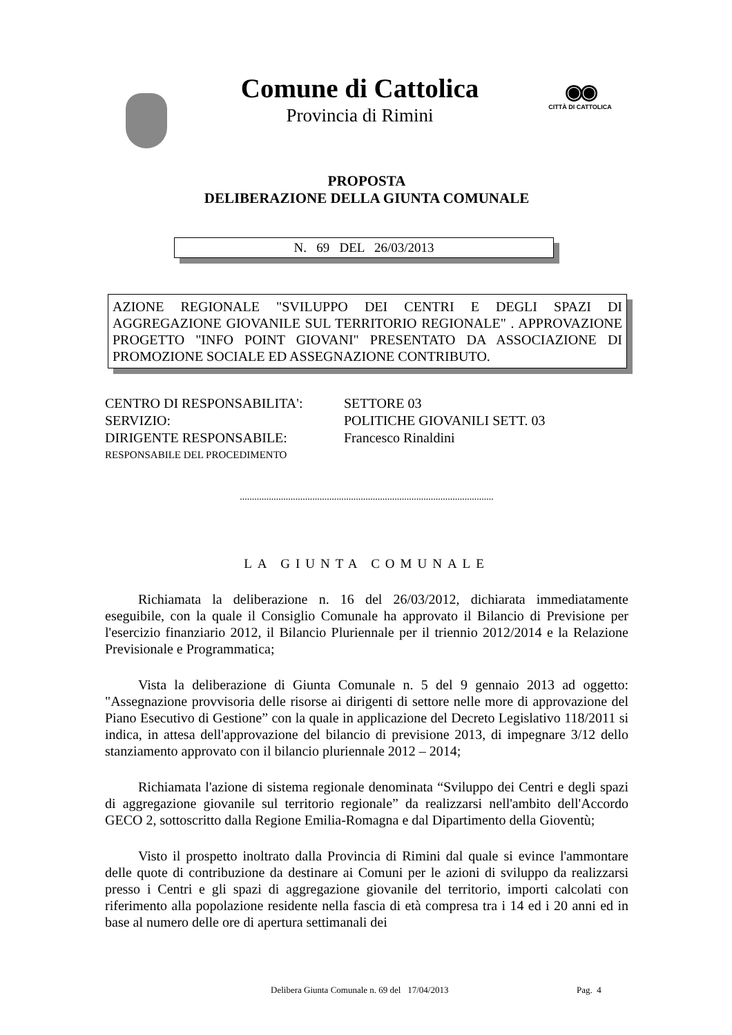Comune di Cattolica
Provincia di Rimini
◉◉
CITTÀ DI CATTOLICA
PROPOSTA
DELIBERAZIONE DELLA GIUNTA COMUNALE
N. 69 DEL 26/03/2013
AZIONE REGIONALE "SVILUPPO DEI CENTRI E DEGLI SPAZI DI AGGREGAZIONE GIOVANILE SUL TERRITORIO REGIONALE" . APPROVAZIONE PROGETTO "INFO POINT GIOVANI" PRESENTATO DA ASSOCIAZIONE DI PROMOZIONE SOCIALE ED ASSEGNAZIONE CONTRIBUTO.
| CENTRO DI RESPONSABILITA': | SETTORE 03 |
| SERVIZIO: | POLITICHE GIOVANILI SETT. 03 |
| DIRIGENTE RESPONSABILE: | Francesco Rinaldini |
| RESPONSABILE DEL PROCEDIMENTO | |
.........................................................................................................
LA GIUNTA COMUNALE
Richiamata la deliberazione n. 16 del 26/03/2012, dichiarata immediatamente eseguibile, con la quale il Consiglio Comunale ha approvato il Bilancio di Previsione per l'esercizio finanziario 2012, il Bilancio Pluriennale per il triennio 2012/2014 e la Relazione Previsionale e Programmatica;
Vista la deliberazione di Giunta Comunale n. 5 del 9 gennaio 2013 ad oggetto: "Assegnazione provvisoria delle risorse ai dirigenti di settore nelle more di approvazione del Piano Esecutivo di Gestione” con la quale in applicazione del Decreto Legislativo 118/2011 si indica, in attesa dell'approvazione del bilancio di previsione 2013, di impegnare 3/12 dello stanziamento approvato con il bilancio pluriennale 2012 – 2014;
Richiamata l'azione di sistema regionale denominata “Sviluppo dei Centri e degli spazi di aggregazione giovanile sul territorio regionale” da realizzarsi nell'ambito dell'Accordo GECO 2, sottoscritto dalla Regione Emilia-Romagna e dal Dipartimento della Gioventù;
Visto il prospetto inoltrato dalla Provincia di Rimini dal quale si evince l'ammontare delle quote di contribuzione da destinare ai Comuni per le azioni di sviluppo da realizzarsi presso i Centri e gli spazi di aggregazione giovanile del territorio, importi calcolati con riferimento alla popolazione residente nella fascia di età compresa tra i 14 ed i 20 anni ed in base al numero delle ore di apertura settimanali dei
Delibera Giunta Comunale n. 69 del 17/04/2013
Pag. 4